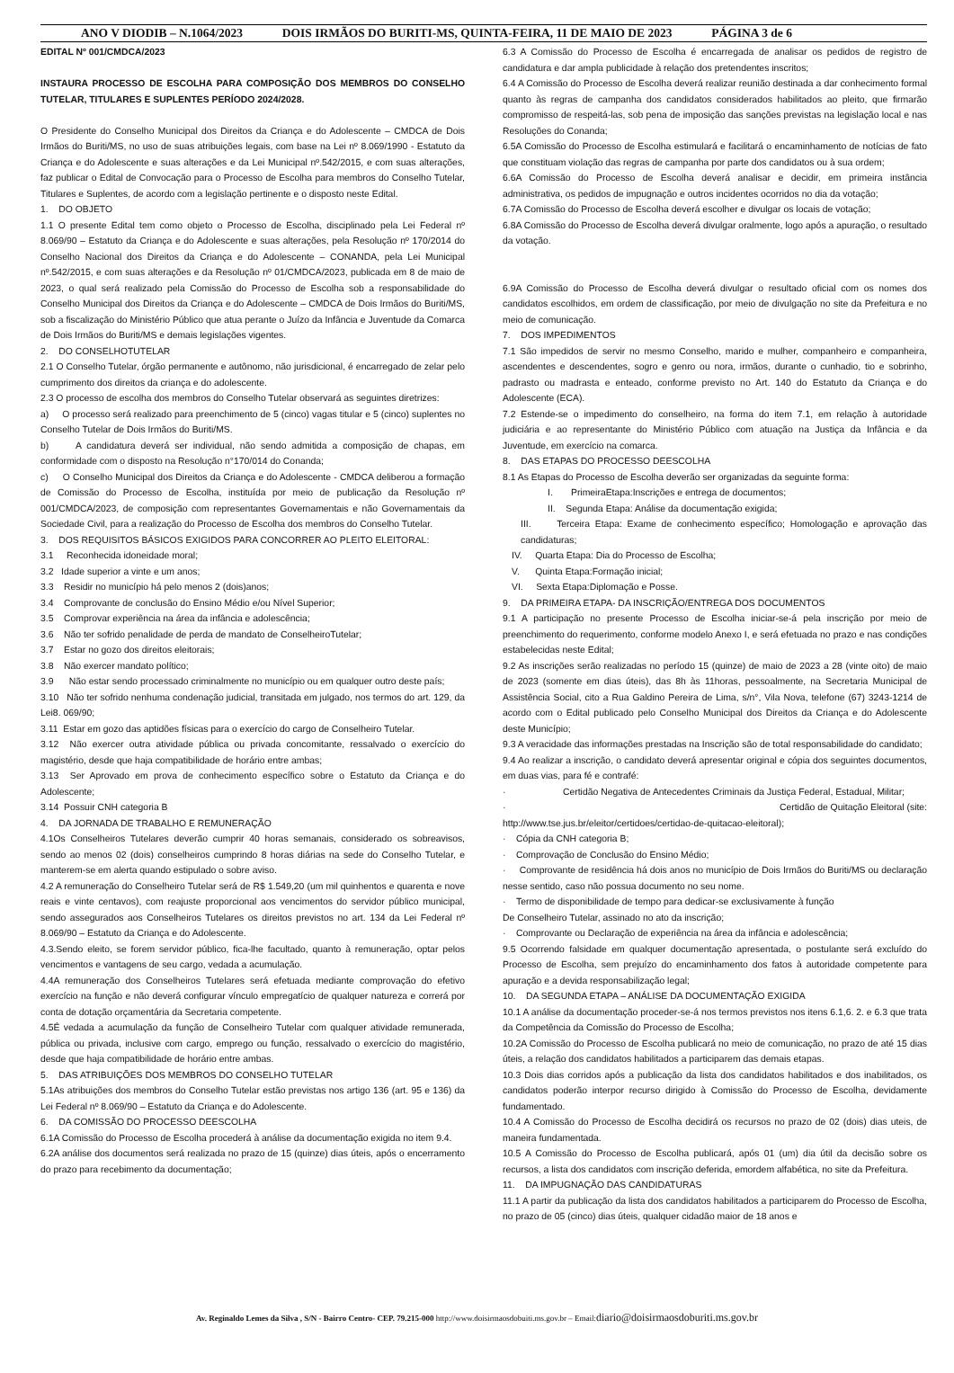ANO V DIODIB – N.1064/2023 DOIS IRMÃOS DO BURITI-MS, QUINTA-FEIRA, 11 DE MAIO DE 2023 PÁGINA 3 de 6
EDITAL Nº 001/CMDCA/2023
INSTAURA PROCESSO DE ESCOLHA PARA COMPOSIÇÃO DOS MEMBROS DO CONSELHO TUTELAR, TITULARES E SUPLENTES PERÍODO 2024/2028.
O Presidente do Conselho Municipal dos Direitos da Criança e do Adolescente – CMDCA de Dois Irmãos do Buriti/MS, no uso de suas atribuições legais, com base na Lei nº 8.069/1990 - Estatuto da Criança e do Adolescente e suas alterações e da Lei Municipal nº.542/2015, e com suas alterações, faz publicar o Edital de Convocação para o Processo de Escolha para membros do Conselho Tutelar, Titulares e Suplentes, de acordo com a legislação pertinente e o disposto neste Edital.
1. DO OBJETO
1.1 O presente Edital tem como objeto o Processo de Escolha, disciplinado pela Lei Federal nº 8.069/90 – Estatuto da Criança e do Adolescente e suas alterações, pela Resolução nº 170/2014 do Conselho Nacional dos Direitos da Criança e do Adolescente – CONANDA, pela Lei Municipal nº.542/2015, e com suas alterações e da Resolução nº 01/CMDCA/2023, publicada em 8 de maio de 2023, o qual será realizado pela Comissão do Processo de Escolha sob a responsabilidade do Conselho Municipal dos Direitos da Criança e do Adolescente – CMDCA de Dois Irmãos do Buriti/MS, sob a fiscalização do Ministério Público que atua perante o Juízo da Infância e Juventude da Comarca de Dois Irmãos do Buriti/MS e demais legislações vigentes.
2. DO CONSELHOTUTELAR
2.1 O Conselho Tutelar, órgão permanente e autônomo, não jurisdicional, é encarregado de zelar pelo cumprimento dos direitos da criança e do adolescente.
2.3 O processo de escolha dos membros do Conselho Tutelar observará as seguintes diretrizes:
a) O processo será realizado para preenchimento de 5 (cinco) vagas titular e 5 (cinco) suplentes no Conselho Tutelar de Dois Irmãos do Buriti/MS.
b) A candidatura deverá ser individual, não sendo admitida a composição de chapas, em conformidade com o disposto na Resolução n°170/014 do Conanda;
c) O Conselho Municipal dos Direitos da Criança e do Adolescente - CMDCA deliberou a formação de Comissão do Processo de Escolha, instituída por meio de publicação da Resolução nº 001/CMDCA/2023, de composição com representantes Governamentais e não Governamentais da Sociedade Civil, para a realização do Processo de Escolha dos membros do Conselho Tutelar.
3. DOS REQUISITOS BÁSICOS EXIGIDOS PARA CONCORRER AO PLEITO ELEITORAL:
3.1 Reconhecida idoneidade moral;
3.2 Idade superior a vinte e um anos;
3.3 Residir no município há pelo menos 2 (dois)anos;
3.4 Comprovante de conclusão do Ensino Médio e/ou Nível Superior;
3.5 Comprovar experiência na área da infância e adolescência;
3.6 Não ter sofrido penalidade de perda de mandato de ConselheiroTutelar;
3.7 Estar no gozo dos direitos eleitorais;
3.8 Não exercer mandato político;
3.9 Não estar sendo processado criminalmente no município ou em qualquer outro deste país;
3.10 Não ter sofrido nenhuma condenação judicial, transitada em julgado, nos termos do art. 129, da Lei8. 069/90;
3.11 Estar em gozo das aptidões físicas para o exercício do cargo de Conselheiro Tutelar.
3.12 Não exercer outra atividade pública ou privada concomitante, ressalvado o exercício do magistério, desde que haja compatibilidade de horário entre ambas;
3.13 Ser Aprovado em prova de conhecimento específico sobre o Estatuto da Criança e do Adolescente;
3.14 Possuir CNH categoria B
4. DA JORNADA DE TRABALHO E REMUNERAÇÃO
4.1Os Conselheiros Tutelares deverão cumprir 40 horas semanais, considerado os sobreavisos, sendo ao menos 02 (dois) conselheiros cumprindo 8 horas diárias na sede do Conselho Tutelar, e manterem-se em alerta quando estipulado o sobre aviso.
4.2 A remuneração do Conselheiro Tutelar será de R$ 1.549,20 (um mil quinhentos e quarenta e nove reais e vinte centavos), com reajuste proporcional aos vencimentos do servidor público municipal, sendo assegurados aos Conselheiros Tutelares os direitos previstos no art. 134 da Lei Federal nº 8.069/90 – Estatuto da Criança e do Adolescente.
4.3.Sendo eleito, se forem servidor público, fica-lhe facultado, quanto à remuneração, optar pelos vencimentos e vantagens de seu cargo, vedada a acumulação.
4.4A remuneração dos Conselheiros Tutelares será efetuada mediante comprovação do efetivo exercício na função e não deverá configurar vínculo empregatício de qualquer natureza e correrá por conta de dotação orçamentária da Secretaria competente.
4.5É vedada a acumulação da função de Conselheiro Tutelar com qualquer atividade remunerada, pública ou privada, inclusive com cargo, emprego ou função, ressalvado o exercício do magistério, desde que haja compatibilidade de horário entre ambas.
5. DAS ATRIBUIÇÕES DOS MEMBROS DO CONSELHO TUTELAR
5.1As atribuições dos membros do Conselho Tutelar estão previstas nos artigo 136 (art. 95 e 136) da Lei Federal nº 8.069/90 – Estatuto da Criança e do Adolescente.
6. DA COMISSÃO DO PROCESSO DEESCOLHA
6.1A Comissão do Processo de Escolha procederá à análise da documentação exigida no item 9.4.
6.2A análise dos documentos será realizada no prazo de 15 (quinze) dias úteis, após o encerramento do prazo para recebimento da documentação;
6.3 A Comissão do Processo de Escolha é encarregada de analisar os pedidos de registro de candidatura e dar ampla publicidade à relação dos pretendentes inscritos;
6.4 A Comissão do Processo de Escolha deverá realizar reunião destinada a dar conhecimento formal quanto às regras de campanha dos candidatos considerados habilitados ao pleito, que firmarão compromisso de respeitá-las, sob pena de imposição das sanções previstas na legislação local e nas Resoluções do Conanda;
6.5A Comissão do Processo de Escolha estimulará e facilitará o encaminhamento de notícias de fato que constituam violação das regras de campanha por parte dos candidatos ou à sua ordem;
6.6A Comissão do Processo de Escolha deverá analisar e decidir, em primeira instância administrativa, os pedidos de impugnação e outros incidentes ocorridos no dia da votação;
6.7A Comissão do Processo de Escolha deverá escolher e divulgar os locais de votação;
6.8A Comissão do Processo de Escolha deverá divulgar oralmente, logo após a apuração, o resultado da votação.
6.9A Comissão do Processo de Escolha deverá divulgar o resultado oficial com os nomes dos candidatos escolhidos, em ordem de classificação, por meio de divulgação no site da Prefeitura e no meio de comunicação.
7. DOS IMPEDIMENTOS
7.1 São impedidos de servir no mesmo Conselho, marido e mulher, companheiro e companheira, ascendentes e descendentes, sogro e genro ou nora, irmãos, durante o cunhadio, tio e sobrinho, padrasto ou madrasta e enteado, conforme previsto no Art. 140 do Estatuto da Criança e do Adolescente (ECA).
7.2 Estende-se o impedimento do conselheiro, na forma do item 7.1, em relação à autoridade judiciária e ao representante do Ministério Público com atuação na Justiça da Infância e da Juventude, em exercício na comarca.
8. DAS ETAPAS DO PROCESSO DEESCOLHA
8.1 As Etapas do Processo de Escolha deverão ser organizadas da seguinte forma:
I. PrimeiraEtapa:Inscrições e entrega de documentos;
II. Segunda Etapa: Análise da documentação exigida;
III. Terceira Etapa: Exame de conhecimento específico; Homologação e aprovação das candidaturas;
IV. Quarta Etapa: Dia do Processo de Escolha;
V. Quinta Etapa:Formação inicial;
VI. Sexta Etapa:Diplomação e Posse.
9. DA PRIMEIRA ETAPA- DA INSCRIÇÃO/ENTREGA DOS DOCUMENTOS
9.1 A participação no presente Processo de Escolha iniciar-se-á pela inscrição por meio de preenchimento do requerimento, conforme modelo Anexo I, e será efetuada no prazo e nas condições estabelecidas neste Edital;
9.2 As inscrições serão realizadas no período 15 (quinze) de maio de 2023 a 28 (vinte oito) de maio de 2023 (somente em dias úteis), das 8h às 11horas, pessoalmente, na Secretaria Municipal de Assistência Social, cito a Rua Galdino Pereira de Lima, s/n°, Vila Nova, telefone (67) 3243-1214 de acordo com o Edital publicado pelo Conselho Municipal dos Direitos da Criança e do Adolescente deste Município;
9.3 A veracidade das informações prestadas na Inscrição são de total responsabilidade do candidato;
9.4 Ao realizar a inscrição, o candidato deverá apresentar original e cópia dos seguintes documentos, em duas vias, para fé e contrafé:
· Certidão Negativa de Antecedentes Criminais da Justiça Federal, Estadual, Militar;
· Certidão de Quitação Eleitoral (site:
http://www.tse.jus.br/eleitor/certidoes/certidao-de-quitacao-eleitoral);
· Cópia da CNH categoria B;
· Comprovação de Conclusão do Ensino Médio;
· Comprovante de residência há dois anos no município de Dois Irmãos do Buriti/MS ou declaração nesse sentido, caso não possua documento no seu nome.
· Termo de disponibilidade de tempo para dedicar-se exclusivamente à função
De Conselheiro Tutelar, assinado no ato da inscrição;
· Comprovante ou Declaração de experiência na área da infância e adolescência;
9.5 Ocorrendo falsidade em qualquer documentação apresentada, o postulante será excluído do Processo de Escolha, sem prejuízo do encaminhamento dos fatos à autoridade competente para apuração e a devida responsabilização legal;
10. DA SEGUNDA ETAPA – ANÁLISE DA DOCUMENTAÇÃO EXIGIDA
10.1 A análise da documentação proceder-se-á nos termos previstos nos itens 6.1,6. 2. e 6.3 que trata da Competência da Comissão do Processo de Escolha;
10.2A Comissão do Processo de Escolha publicará no meio de comunicação, no prazo de até 15 dias úteis, a relação dos candidatos habilitados a participarem das demais etapas.
10.3 Dois dias corridos após a publicação da lista dos candidatos habilitados e dos inabilitados, os candidatos poderão interpor recurso dirigido à Comissão do Processo de Escolha, devidamente fundamentado.
10.4 A Comissão do Processo de Escolha decidirá os recursos no prazo de 02 (dois) dias uteis, de maneira fundamentada.
10.5 A Comissão do Processo de Escolha publicará, após 01 (um) dia útil da decisão sobre os recursos, a lista dos candidatos com inscrição deferida, emordem alfabética, no site da Prefeitura.
11. DA IMPUGNAÇÃO DAS CANDIDATURAS
11.1 A partir da publicação da lista dos candidatos habilitados a participarem do Processo de Escolha, no prazo de 05 (cinco) dias úteis, qualquer cidadão maior de 18 anos e
Av. Reginaldo Lemes da Silva , S/N - Bairro Centro- CEP. 79.215-000 http://www.doisirmaosdobuiti.ms.gov.br – Email:diario@doisirmaosdoburiti.ms.gov.br